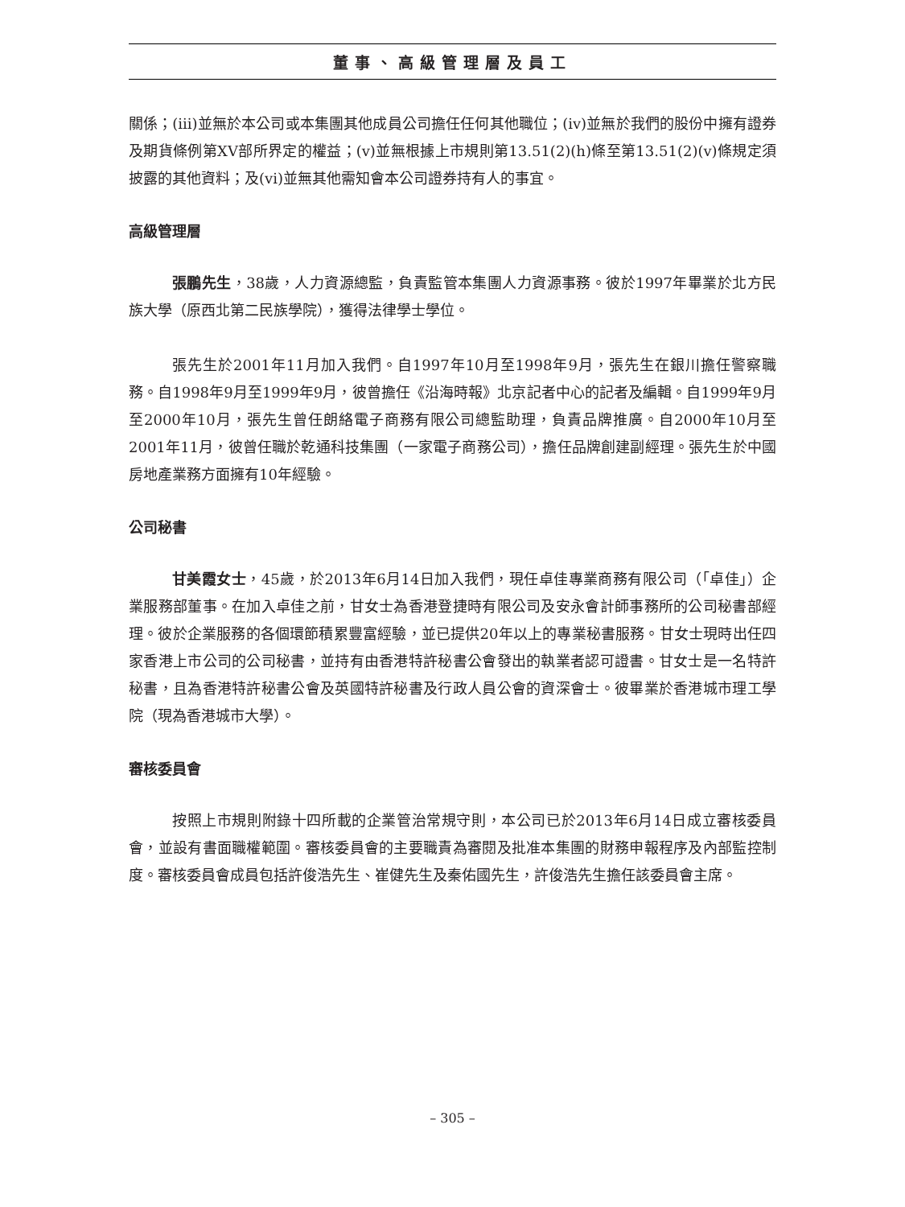董事、高級管理層及員工
關係；(iii)並無於本公司或本集團其他成員公司擔任任何其他職位；(iv)並無於我們的股份中擁有證券及期貨條例第XV部所界定的權益；(v)並無根據上市規則第13.51(2)(h)條至第13.51(2)(v)條規定須披露的其他資料；及(vi)並無其他需知會本公司證券持有人的事宜。
高級管理層
張鵬先生，38歲，人力資源總監，負責監管本集團人力資源事務。彼於1997年畢業於北方民族大學（原西北第二民族學院），獲得法律學士學位。
張先生於2001年11月加入我們。自1997年10月至1998年9月，張先生在銀川擔任警察職務。自1998年9月至1999年9月，彼曾擔任《沿海時報》北京記者中心的記者及編輯。自1999年9月至2000年10月，張先生曾任朗絡電子商務有限公司總監助理，負責品牌推廣。自2000年10月至2001年11月，彼曾任職於乾通科技集團（一家電子商務公司），擔任品牌創建副經理。張先生於中國房地產業務方面擁有10年經驗。
公司秘書
甘美霞女士，45歲，於2013年6月14日加入我們，現任卓佳專業商務有限公司（「卓佳」）企業服務部董事。在加入卓佳之前，甘女士為香港登捷時有限公司及安永會計師事務所的公司秘書部經理。彼於企業服務的各個環節積累豐富經驗，並已提供20年以上的專業秘書服務。甘女士現時出任四家香港上市公司的公司秘書，並持有由香港特許秘書公會發出的執業者認可證書。甘女士是一名特許秘書，且為香港特許秘書公會及英國特許秘書及行政人員公會的資深會士。彼畢業於香港城市理工學院（現為香港城市大學）。
審核委員會
按照上市規則附錄十四所載的企業管治常規守則，本公司已於2013年6月14日成立審核委員會，並設有書面職權範圍。審核委員會的主要職責為審閱及批准本集團的財務申報程序及內部監控制度。審核委員會成員包括許俊浩先生、崔健先生及秦佑國先生，許俊浩先生擔任該委員會主席。
– 305 –